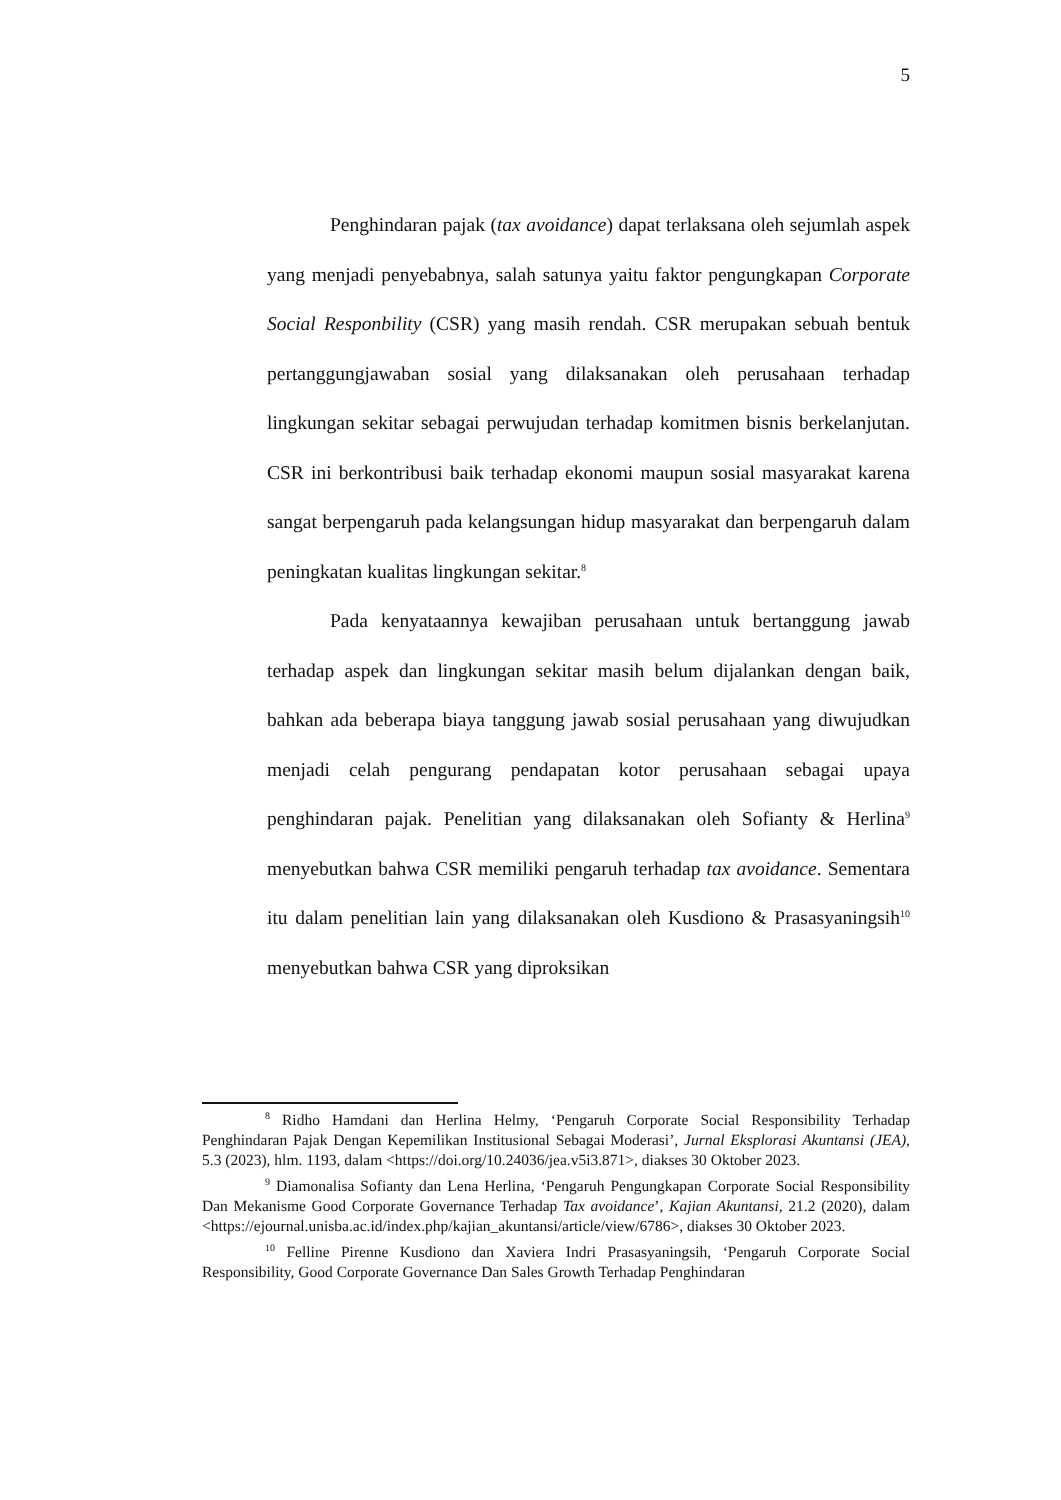5
Penghindaran pajak (tax avoidance) dapat terlaksana oleh sejumlah aspek yang menjadi penyebabnya, salah satunya yaitu faktor pengungkapan Corporate Social Responbility (CSR) yang masih rendah. CSR merupakan sebuah bentuk pertanggungjawaban sosial yang dilaksanakan oleh perusahaan terhadap lingkungan sekitar sebagai perwujudan terhadap komitmen bisnis berkelanjutan. CSR ini berkontribusi baik terhadap ekonomi maupun sosial masyarakat karena sangat berpengaruh pada kelangsungan hidup masyarakat dan berpengaruh dalam peningkatan kualitas lingkungan sekitar.<sup>8</sup>
Pada kenyataannya kewajiban perusahaan untuk bertanggung jawab terhadap aspek dan lingkungan sekitar masih belum dijalankan dengan baik, bahkan ada beberapa biaya tanggung jawab sosial perusahaan yang diwujudkan menjadi celah pengurang pendapatan kotor perusahaan sebagai upaya penghindaran pajak. Penelitian yang dilaksanakan oleh Sofianty & Herlina<sup>9</sup> menyebutkan bahwa CSR memiliki pengaruh terhadap tax avoidance. Sementara itu dalam penelitian lain yang dilaksanakan oleh Kusdiono & Prasasyaningsih<sup>10</sup> menyebutkan bahwa CSR yang diproksikan
<sup>8</sup> Ridho Hamdani dan Herlina Helmy, ‘Pengaruh Corporate Social Responsibility Terhadap Penghindaran Pajak Dengan Kepemilikan Institusional Sebagai Moderasi’, Jurnal Eksplorasi Akuntansi (JEA), 5.3 (2023), hlm. 1193, dalam <https://doi.org/10.24036/jea.v5i3.871>, diakses 30 Oktober 2023.
<sup>9</sup> Diamonalisa Sofianty dan Lena Herlina, ‘Pengaruh Pengungkapan Corporate Social Responsibility Dan Mekanisme Good Corporate Governance Terhadap Tax avoidance’, Kajian Akuntansi, 21.2 (2020), dalam <https://ejournal.unisba.ac.id/index.php/kajian_akuntansi/article/view/6786>, diakses 30 Oktober 2023.
<sup>10</sup> Felline Pirenne Kusdiono dan Xaviera Indri Prasasyaningsih, ‘Pengaruh Corporate Social Responsibility, Good Corporate Governance Dan Sales Growth Terhadap Penghindaran